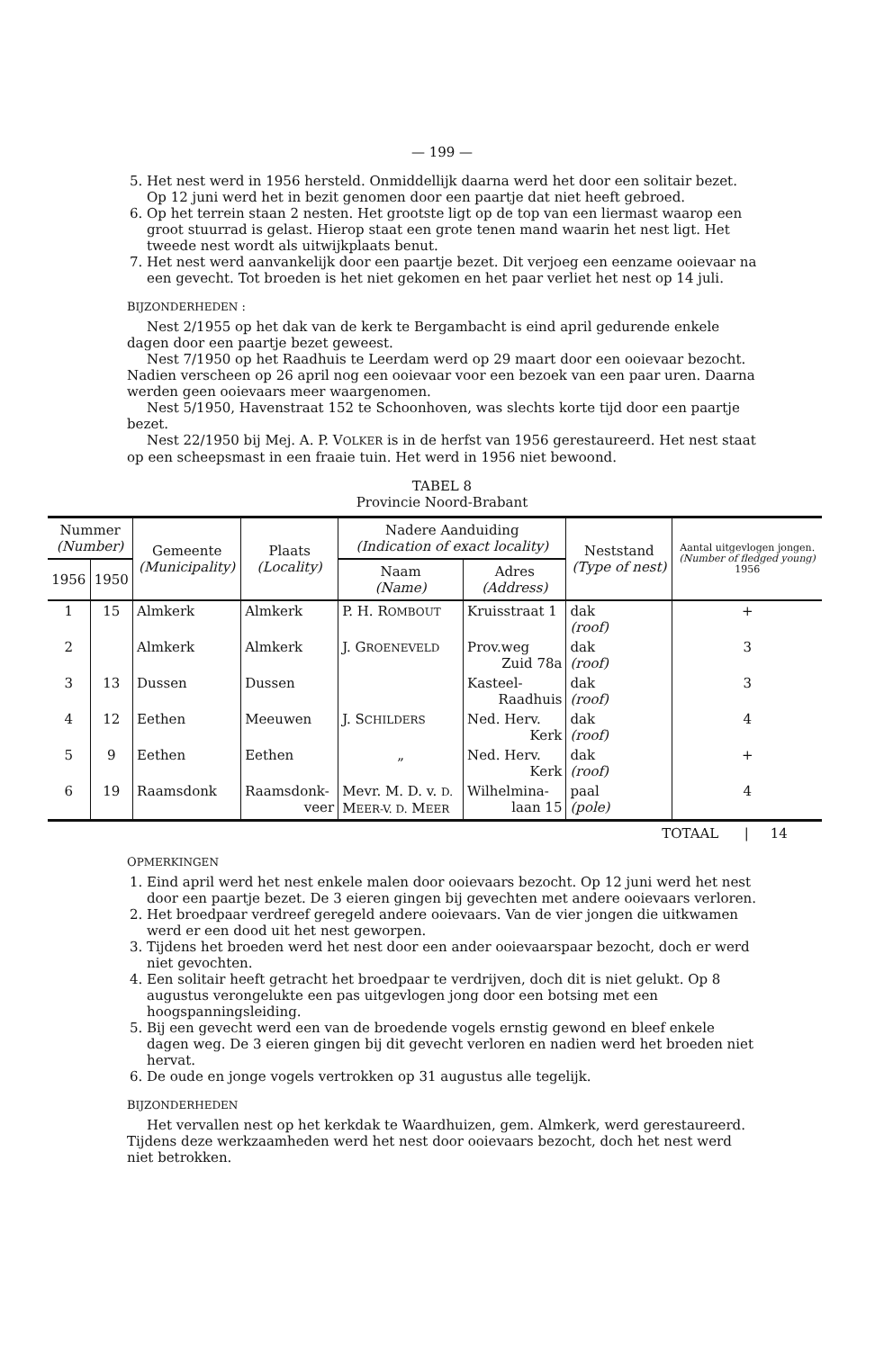— 199 —
5. Het nest werd in 1956 hersteld. Onmiddellijk daarna werd het door een solitair bezet. Op 12 juni werd het in bezit genomen door een paartje dat niet heeft gebroed.
6. Op het terrein staan 2 nesten. Het grootste ligt op de top van een liermast waarop een groot stuurrad is gelast. Hierop staat een grote tenen mand waarin het nest ligt. Het tweede nest wordt als uitwijkplaats benut.
7. Het nest werd aanvankelijk door een paartje bezet. Dit verjoeg een eenzame ooievaar na een gevecht. Tot broeden is het niet gekomen en het paar verliet het nest op 14 juli.
BIJZONDERHEDEN :
Nest 2/1955 op het dak van de kerk te Bergambacht is eind april gedurende enkele dagen door een paartje bezet geweest.
Nest 7/1950 op het Raadhuis te Leerdam werd op 29 maart door een ooievaar bezocht. Nadien verscheen op 26 april nog een ooievaar voor een bezoek van een paar uren. Daarna werden geen ooievaars meer waargenomen.
Nest 5/1950, Havenstraat 152 te Schoonhoven, was slechts korte tijd door een paartje bezet.
Nest 22/1950 bij Mej. A. P. VOLKER is in de herfst van 1956 gerestaureerd. Het nest staat op een scheepsmast in een fraaie tuin. Het werd in 1956 niet bewoond.
TABEL 8
Provincie Noord-Brabant
| Nummer (Number) | | Gemeente (Municipality) | Plaats (Locality) | Nadere Aanduiding (Indication of exact locality) | | Neststand (Type of nest) | Aantal uitgevlogen jongen. (Number of fledged young) 1956 |
| --- | --- | --- | --- | --- | --- | --- | --- |
| 1956 | 1950 | | | Naam (Name) | Adres (Address) | | |
| 1 | 15 | Almkerk | Almkerk | P. H. R OMBOUT | Kruisstraat 1 | dak (roof) | + |
| 2 | | Almkerk | Almkerk | J. G ROENEVELD | Prov.weg Zuid 78a | dak (roof) | 3 |
| 3 | 13 | Dussen | Dussen | | Kasteel- Raadhuis | dak (roof) | 3 |
| 4 | 12 | Eethen | Meeuwen | J. S CHILDERS | Ned. Herv. Kerk | dak (roof) | 4 |
| 5 | 9 | Eethen | Eethen | „ | Ned. Herv. Kerk | dak (roof) | + |
| 6 | 19 | Raamsdonk | Raamsdonk- veer | Mevr. M. D. v. D. M EER-V. D. M EER | Wilhelmina- laan 15 | paal (pole) | 4 |
TOTAAL | 14
OPMERKINGEN
1. Eind april werd het nest enkele malen door ooievaars bezocht. Op 12 juni werd het nest door een paartje bezet. De 3 eieren gingen bij gevechten met andere ooievaars verloren.
2. Het broedpaar verdreef geregeld andere ooievaars. Van de vier jongen die uitkwamen werd er een dood uit het nest geworpen.
3. Tijdens het broeden werd het nest door een ander ooievaarspaar bezocht, doch er werd niet gevochten.
4. Een solitair heeft getracht het broedpaar te verdrijven, doch dit is niet gelukt. Op 8 augustus verongelukte een pas uitgevlogen jong door een botsing met een hoogspanningsleiding.
5. Bij een gevecht werd een van de broedende vogels ernstig gewond en bleef enkele dagen weg. De 3 eieren gingen bij dit gevecht verloren en nadien werd het broeden niet hervat.
6. De oude en jonge vogels vertrokken op 31 augustus alle tegelijk.
BIJZONDERHEDEN
Het vervallen nest op het kerkdak te Waardhuizen, gem. Almkerk, werd gerestaureerd. Tijdens deze werkzaamheden werd het nest door ooievaars bezocht, doch het nest werd niet betrokken.